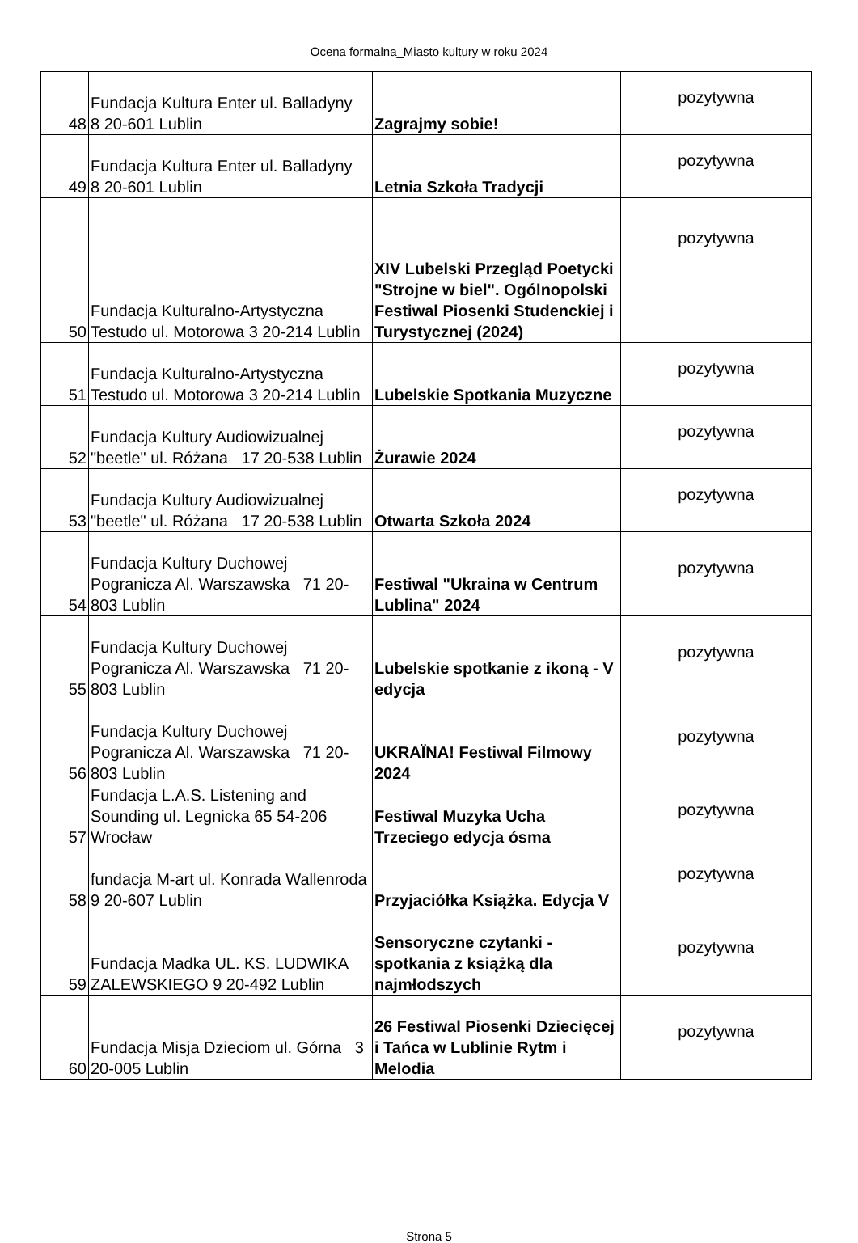Ocena formalna_Miasto kultury w roku 2024
| 48 | Fundacja Kultura Enter ul. Balladyny 8 20-601 Lublin | Zagrajmy sobie! | pozytywna |
| 49 | Fundacja Kultura Enter ul. Balladyny 8 20-601 Lublin | Letnia Szkoła Tradycji | pozytywna |
| 50 | Fundacja Kulturalno-Artystyczna Testudo ul. Motorowa 3 20-214 Lublin | XIV Lubelski Przegląd Poetycki "Strojne w biel". Ogólnopolski Festiwal Piosenki Studenckiej i Turystycznej (2024) | pozytywna |
| 51 | Fundacja Kulturalno-Artystyczna Testudo ul. Motorowa 3 20-214 Lublin | Lubelskie Spotkania Muzyczne | pozytywna |
| 52 | Fundacja Kultury Audiowizualnej "beetle" ul. Różana 17 20-538 Lublin | Żurawie 2024 | pozytywna |
| 53 | Fundacja Kultury Audiowizualnej "beetle" ul. Różana 17 20-538 Lublin | Otwarta Szkoła 2024 | pozytywna |
| 54 | Fundacja Kultury Duchowej Pogranicza Al. Warszawska 71 20-803 Lublin | Festiwal "Ukraina w Centrum Lublina" 2024 | pozytywna |
| 55 | Fundacja Kultury Duchowej Pogranicza Al. Warszawska 71 20-803 Lublin | Lubelskie spotkanie z ikoną - V edycja | pozytywna |
| 56 | Fundacja Kultury Duchowej Pogranicza Al. Warszawska 71 20-803 Lublin | UKRAÏNA! Festiwal Filmowy 2024 | pozytywna |
| 57 | Fundacja L.A.S. Listening and Sounding ul. Legnicka 65 54-206 Wrocław | Festiwal Muzyka Ucha Trzeciego edycja ósma | pozytywna |
| 58 | fundacja M-art ul. Konrada Wallenroda 9 20-607 Lublin | Przyjaciółka Książka. Edycja V | pozytywna |
| 59 | Fundacja Madka UL. KS. LUDWIKA ZALEWSKIEGO 9 20-492 Lublin | Sensoryczne czytanki - spotkania z książką dla najmłodszych | pozytywna |
| 60 | Fundacja Misja Dzieciom ul. Górna 3 20-005 Lublin | 26 Festiwal Piosenki Dziecięcej i Tańca w Lublinie Rytm i Melodia | pozytywna |
Strona 5